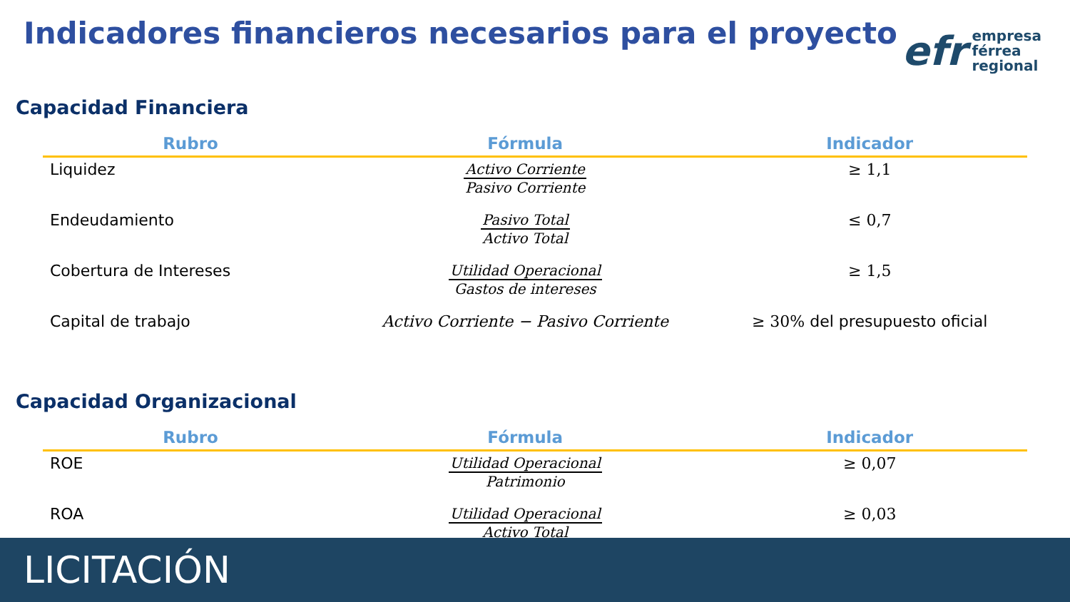Indicadores financieros necesarios para el proyecto
efr
empresa
férrea
regional
Capacidad Financiera
| Rubro | Fórmula | Indicador |
| --- | --- | --- |
| Liquidez | Activo Corriente Pasivo Corriente | ≥ 1,1 |
| Endeudamiento | Pasivo Total Activo Total | ≤ 0,7 |
| Cobertura de Intereses | Utilidad Operacional Gastos de intereses | ≥ 1,5 |
| Capital de trabajo | Activo Corriente − Pasivo Corriente | ≥ 30% del presupuesto oficial |
Capacidad Organizacional
| Rubro | Fórmula | Indicador |
| --- | --- | --- |
| ROE | Utilidad Operacional Patrimonio | ≥ 0,07 |
| ROA | Utilidad Operacional Activo Total | ≥ 0,03 |
LICITACIÓN